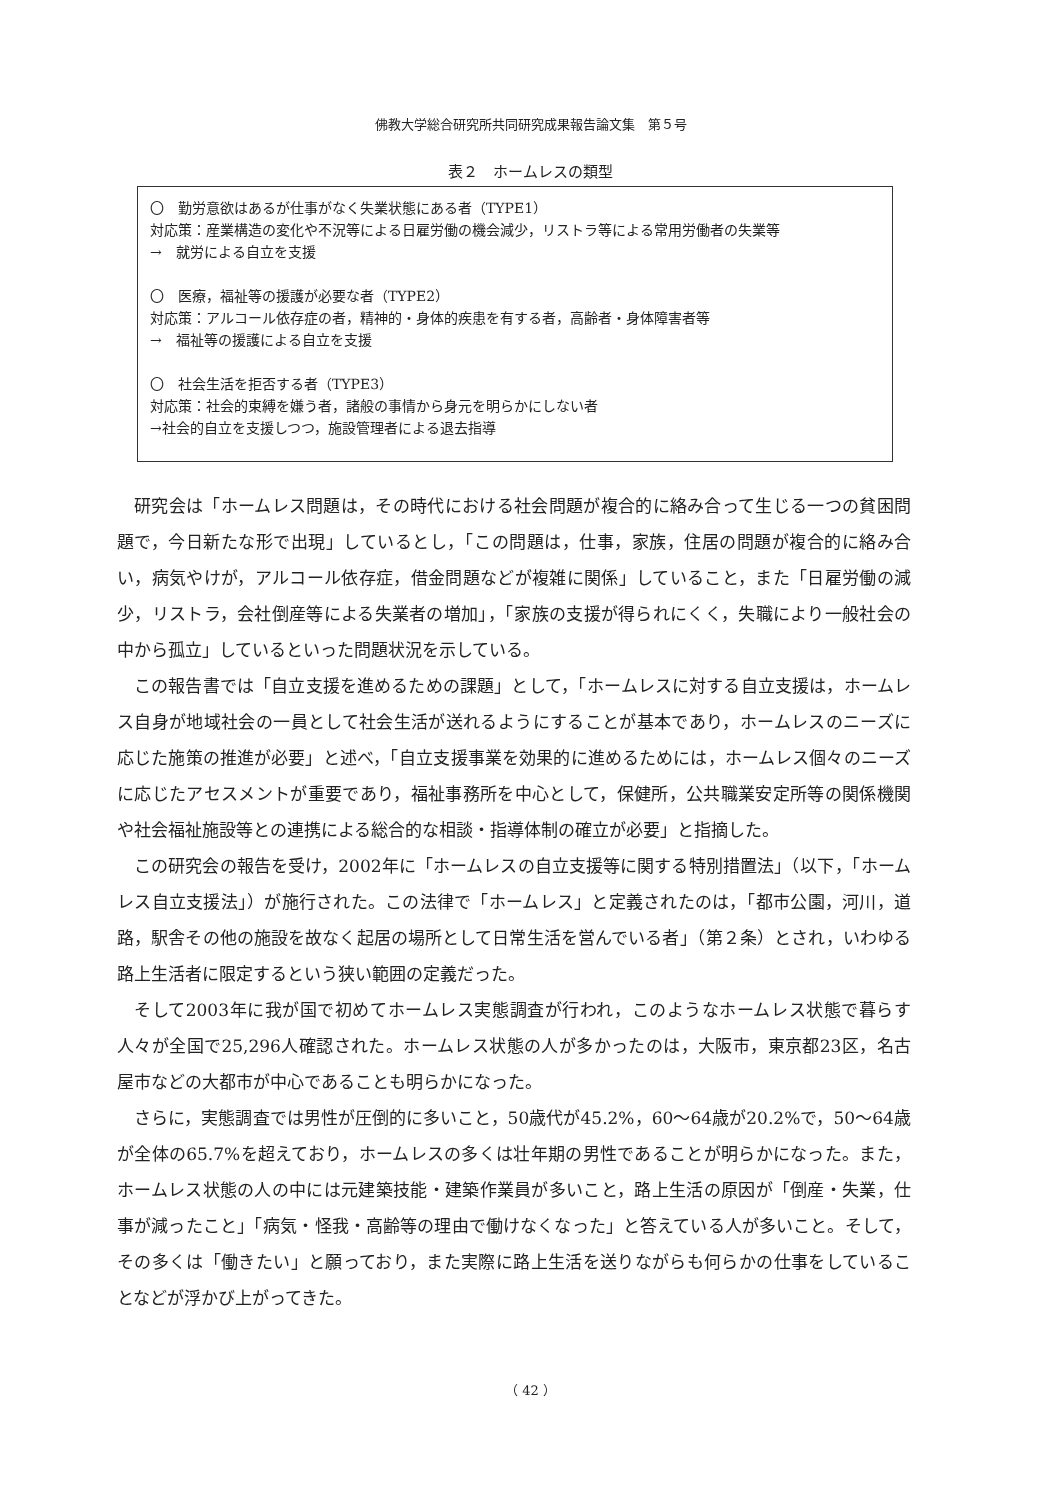佛教大学総合研究所共同研究成果報告論文集　第５号
表２　ホームレスの類型
〇　勤労意欲はあるが仕事がなく失業状態にある者（TYPE1）
対応策：産業構造の変化や不況等による日雇労働の機会減少，リストラ等による常用労働者の失業等
→　就労による自立を支援
〇　医療，福祉等の援護が必要な者（TYPE2）
対応策：アルコール依存症の者，精神的・身体的疾患を有する者，高齢者・身体障害者等
→　福祉等の援護による自立を支援
〇　社会生活を拒否する者（TYPE3）
対応策：社会的束縛を嫌う者，諸般の事情から身元を明らかにしない者
→社会的自立を支援しつつ，施設管理者による退去指導
研究会は「ホームレス問題は，その時代における社会問題が複合的に絡み合って生じる一つの貧困問題で，今日新たな形で出現」しているとし，「この問題は，仕事，家族，住居の問題が複合的に絡み合い，病気やけが，アルコール依存症，借金問題などが複雑に関係」していること，また「日雇労働の減少，リストラ，会社倒産等による失業者の増加」，「家族の支援が得られにくく，失職により一般社会の中から孤立」しているといった問題状況を示している。
この報告書では「自立支援を進めるための課題」として，「ホームレスに対する自立支援は，ホームレス自身が地域社会の一員として社会生活が送れるようにすることが基本であり，ホームレスのニーズに応じた施策の推進が必要」と述べ，「自立支援事業を効果的に進めるためには，ホームレス個々のニーズに応じたアセスメントが重要であり，福祉事務所を中心として，保健所，公共職業安定所等の関係機関や社会福祉施設等との連携による総合的な相談・指導体制の確立が必要」と指摘した。
この研究会の報告を受け，2002年に「ホームレスの自立支援等に関する特別措置法」（以下，「ホームレス自立支援法」）が施行された。この法律で「ホームレス」と定義されたのは，「都市公園，河川，道路，駅舎その他の施設を故なく起居の場所として日常生活を営んでいる者」（第２条）とされ，いわゆる路上生活者に限定するという狭い範囲の定義だった。
そして2003年に我が国で初めてホームレス実態調査が行われ，このようなホームレス状態で暮らす人々が全国で25,296人確認された。ホームレス状態の人が多かったのは，大阪市，東京都23区，名古屋市などの大都市が中心であることも明らかになった。
さらに，実態調査では男性が圧倒的に多いこと，50歳代が45.2%，60～64歳が20.2%で，50～64歳が全体の65.7%を超えており，ホームレスの多くは壮年期の男性であることが明らかになった。また，ホームレス状態の人の中には元建築技能・建築作業員が多いこと，路上生活の原因が「倒産・失業，仕事が減ったこと」「病気・怪我・高齢等の理由で働けなくなった」と答えている人が多いこと。そして，その多くは「働きたい」と願っており，また実際に路上生活を送りながらも何らかの仕事をしていることなどが浮かび上がってきた。
（ 42 ）